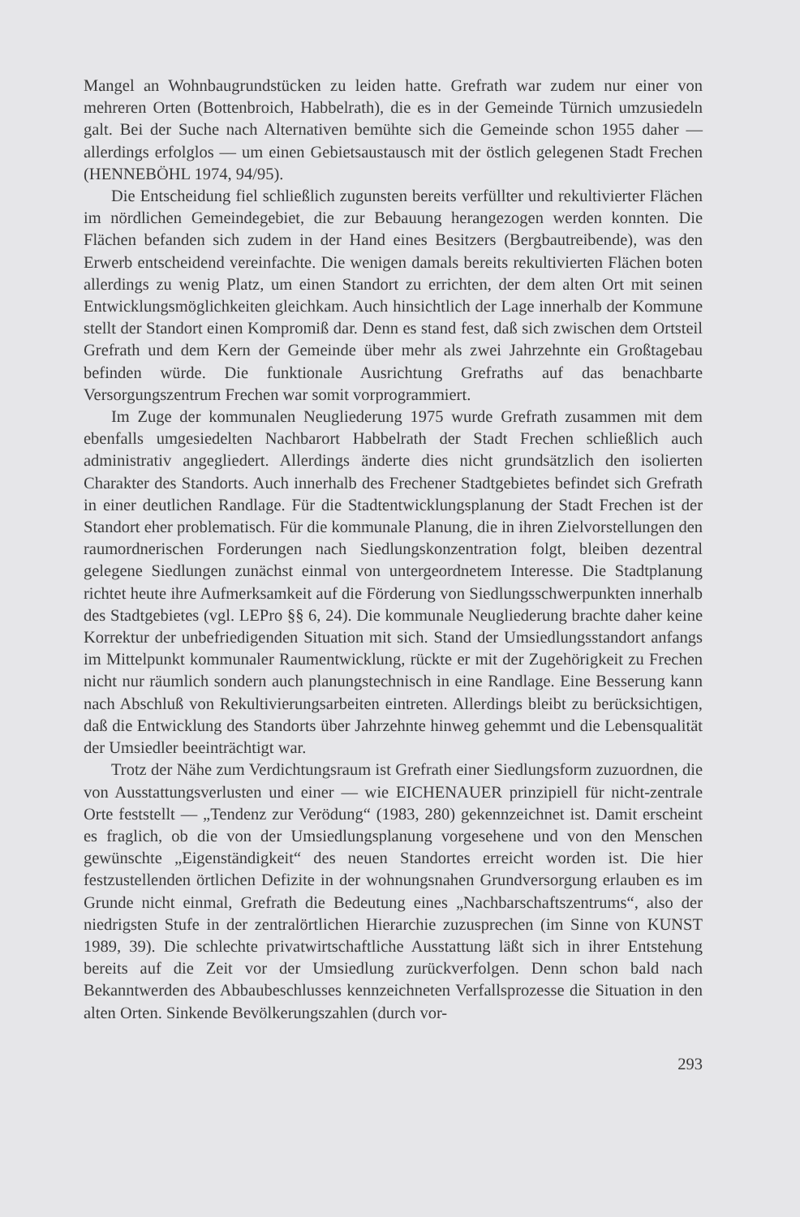Mangel an Wohnbaugrundstücken zu leiden hatte. Grefrath war zudem nur einer von mehreren Orten (Bottenbroich, Habbelrath), die es in der Gemeinde Türnich umzusiedeln galt. Bei der Suche nach Alternativen bemühte sich die Gemeinde schon 1955 daher — allerdings erfolglos — um einen Gebietsaustausch mit der östlich gelegenen Stadt Frechen (HENNEBÖHL 1974, 94/95).
Die Entscheidung fiel schließlich zugunsten bereits verfüllter und rekultivierter Flächen im nördlichen Gemeindegebiet, die zur Bebauung herangezogen werden konnten. Die Flächen befanden sich zudem in der Hand eines Besitzers (Bergbautreibende), was den Erwerb entscheidend vereinfachte. Die wenigen damals bereits rekultivierten Flächen boten allerdings zu wenig Platz, um einen Standort zu errichten, der dem alten Ort mit seinen Entwicklungsmöglichkeiten gleichkam. Auch hinsichtlich der Lage innerhalb der Kommune stellt der Standort einen Kompromiß dar. Denn es stand fest, daß sich zwischen dem Ortsteil Grefrath und dem Kern der Gemeinde über mehr als zwei Jahrzehnte ein Großtagebau befinden würde. Die funktionale Ausrichtung Grefraths auf das benachbarte Versorgungszentrum Frechen war somit vorprogrammiert.
Im Zuge der kommunalen Neugliederung 1975 wurde Grefrath zusammen mit dem ebenfalls umgesiedelten Nachbarort Habbelrath der Stadt Frechen schließlich auch administrativ angegliedert. Allerdings änderte dies nicht grundsätzlich den isolierten Charakter des Standorts. Auch innerhalb des Frechener Stadtgebietes befindet sich Grefrath in einer deutlichen Randlage. Für die Stadtentwicklungsplanung der Stadt Frechen ist der Standort eher problematisch. Für die kommunale Planung, die in ihren Zielvorstellungen den raumordnerischen Forderungen nach Siedlungskonzentration folgt, bleiben dezentral gelegene Siedlungen zunächst einmal von untergeordnetem Interesse. Die Stadtplanung richtet heute ihre Aufmerksamkeit auf die Förderung von Siedlungsschwerpunkten innerhalb des Stadtgebietes (vgl. LEPro §§ 6, 24). Die kommunale Neugliederung brachte daher keine Korrektur der unbefriedigenden Situation mit sich. Stand der Umsiedlungsstandort anfangs im Mittelpunkt kommunaler Raumentwicklung, rückte er mit der Zugehörigkeit zu Frechen nicht nur räumlich sondern auch planungstechnisch in eine Randlage. Eine Besserung kann nach Abschluß von Rekultivierungsarbeiten eintreten. Allerdings bleibt zu berücksichtigen, daß die Entwicklung des Standorts über Jahrzehnte hinweg gehemmt und die Lebensqualität der Umsiedler beeinträchtigt war.
Trotz der Nähe zum Verdichtungsraum ist Grefrath einer Siedlungsform zuzuordnen, die von Ausstattungsverlusten und einer — wie EICHENAUER prinzipiell für nicht-zentrale Orte feststellt — „Tendenz zur Verödung“ (1983, 280) gekennzeichnet ist. Damit erscheint es fraglich, ob die von der Umsiedlungsplanung vorgesehene und von den Menschen gewünschte „Eigenständigkeit“ des neuen Standortes erreicht worden ist. Die hier festzustellenden örtlichen Defizite in der wohnungsnahen Grundversorgung erlauben es im Grunde nicht einmal, Grefrath die Bedeutung eines „Nachbarschaftszentrums“, also der niedrigsten Stufe in der zentralörtlichen Hierarchie zuzusprechen (im Sinne von KUNST 1989, 39). Die schlechte privatwirtschaftliche Ausstattung läßt sich in ihrer Entstehung bereits auf die Zeit vor der Umsiedlung zurückverfolgen. Denn schon bald nach Bekanntwerden des Abbaubeschlusses kennzeichneten Verfallsprozesse die Situation in den alten Orten. Sinkende Bevölkerungszahlen (durch vor-
293